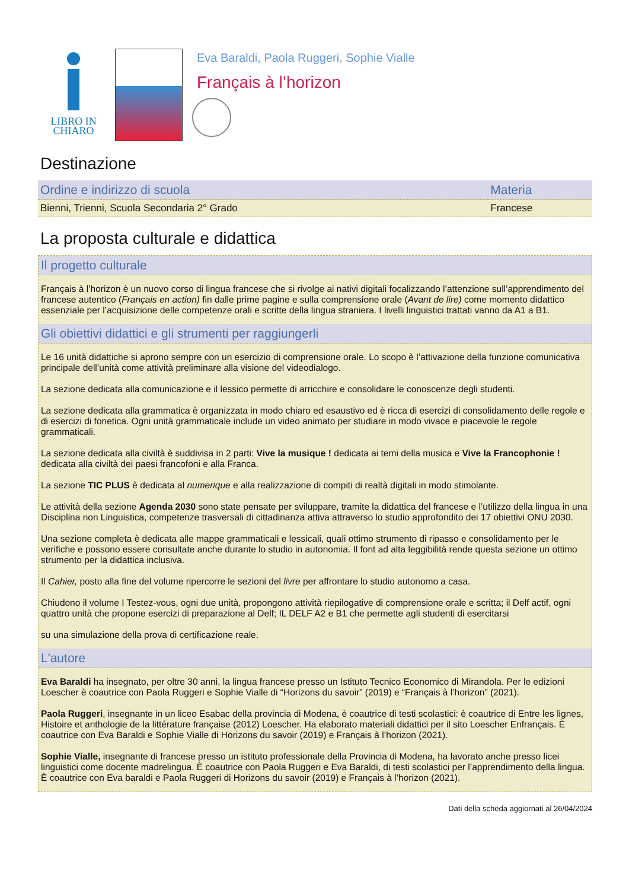LIBRO IN
CHIARO
Eva Baraldi, Paola Ruggeri, Sophie Vialle
Français à l’horizon
Destinazione
| Ordine e indirizzo di scuola | Materia |
| --- | --- |
| Bienni, Trienni, Scuola Secondaria 2° Grado | Francese |
La proposta culturale e didattica
Il progetto culturale
Français à l’horizon è un nuovo corso di lingua francese che si rivolge ai nativi digitali focalizzando l’attenzione sull’apprendimento del francese autentico (Français en action) fin dalle prime pagine e sulla comprensione orale (Avant de lire) come momento didattico essenziale per l’acquisizione delle competenze orali e scritte della lingua straniera. I livelli linguistici trattati vanno da A1 a B1.
Gli obiettivi didattici e gli strumenti per raggiungerli
Le 16 unità didattiche si aprono sempre con un esercizio di comprensione orale. Lo scopo è l’attivazione della funzione comunicativa principale dell’unità come attività preliminare alla visione del videodialogo.
La sezione dedicata alla comunicazione e il lessico permette di arricchire e consolidare le conoscenze degli studenti.
La sezione dedicata alla grammatica è organizzata in modo chiaro ed esaustivo ed è ricca di esercizi di consolidamento delle regole e di esercizi di fonetica. Ogni unità grammaticale include un video animato per studiare in modo vivace e piacevole le regole grammaticali.
La sezione dedicata alla civiltà è suddivisa in 2 parti: Vive la musique ! dedicata ai temi della musica e Vive la Francophonie ! dedicata alla civiltà dei paesi francofoni e alla Franca.
La sezione TIC PLUS è dedicata al numerique e alla realizzazione di compiti di realtà digitali in modo stimolante.
Le attività della sezione Agenda 2030 sono state pensate per sviluppare, tramite la didattica del francese e l’utilizzo della lingua in una Disciplina non Linguistica, competenze trasversali di cittadinanza attiva attraverso lo studio approfondito dei 17 obiettivi ONU 2030.
Una sezione completa è dedicata alle mappe grammaticali e lessicali, quali ottimo strumento di ripasso e consolidamento per le verifiche e possono essere consultate anche durante lo studio in autonomia. Il font ad alta leggibilità rende questa sezione un ottimo strumento per la didattica inclusiva.
Il Cahier, posto alla fine del volume ripercorre le sezioni del livre per affrontare lo studio autonomo a casa.
Chiudono il volume I Testez-vous, ogni due unità, propongono attività riepilogative di comprensione orale e scritta; il Delf actif, ogni quattro unità che propone esercizi di preparazione al Delf; IL DELF A2 e B1 che permette agli studenti di esercitarsi
su una simulazione della prova di certificazione reale.
L'autore
Eva Baraldi ha insegnato, per oltre 30 anni, la lingua francese presso un Istituto Tecnico Economico di Mirandola. Per le edizioni Loescher è coautrice con Paola Ruggeri e Sophie Vialle di “Horizons du savoir” (2019) e “Français à l’horizon” (2021).
Paola Ruggeri, insegnante in un liceo Esabac della provincia di Modena, è coautrice di testi scolastici: è coautrice di Entre les lignes, Histoire et anthologie de la littérature française (2012) Loescher. Ha elaborato materiali didattici per il sito Loescher Enfrançais. È coautrice con Eva Baraldi e Sophie Vialle di Horizons du savoir (2019) e Français à l’horizon (2021).
Sophie Vialle, insegnante di francese presso un istituto professionale della Provincia di Modena, ha lavorato anche presso licei linguistici come docente madrelingua. È coautrice con Paola Ruggeri e Eva Baraldi, di testi scolastici per l’apprendimento della lingua. È coautrice con Eva baraldi e Paola Ruggeri di Horizons du savoir (2019) e Français à l’horizon (2021).
Dati della scheda aggiornati al 26/04/2024